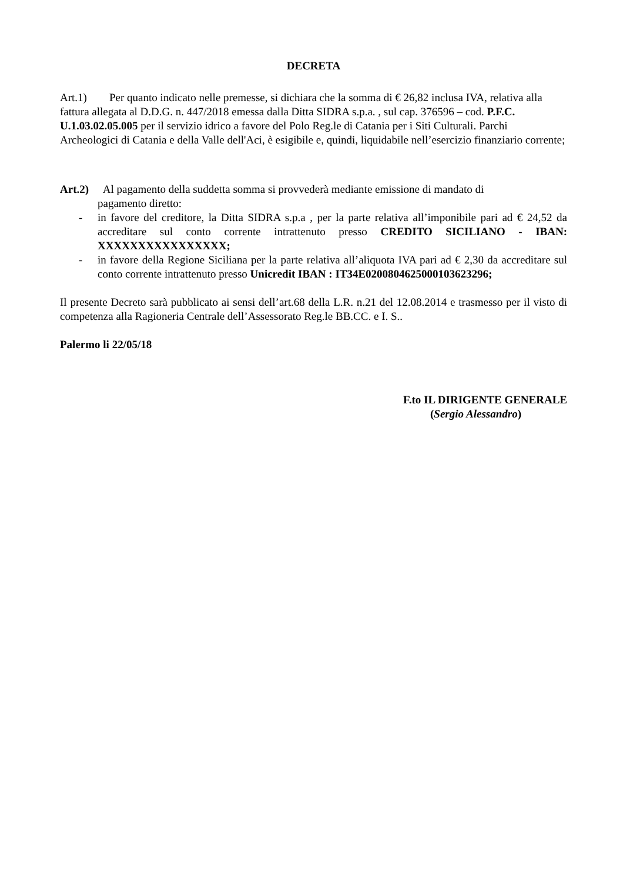DECRETA
Art.1) Per quanto indicato nelle premesse, si dichiara che la somma di € 26,82 inclusa IVA, relativa alla fattura allegata al D.D.G. n. 447/2018 emessa dalla Ditta SIDRA s.p.a. , sul cap. 376596 – cod. P.F.C. U.1.03.02.05.005 per il servizio idrico a favore del Polo Reg.le di Catania per i Siti Culturali. Parchi Archeologici di Catania e della Valle dell'Aci, è esigibile e, quindi, liquidabile nell’esercizio finanziario corrente;
Art.2) Al pagamento della suddetta somma si provvederà mediante emissione di mandato di
pagamento diretto:
- in favore del creditore, la Ditta SIDRA s.p.a , per la parte relativa all’imponibile pari ad € 24,52 da accreditare sul conto corrente intrattenuto presso CREDITO SICILIANO - IBAN: XXXXXXXXXXXXXXXX;
- in favore della Regione Siciliana per la parte relativa all’aliquota IVA pari ad € 2,30 da accreditare sul conto corrente intrattenuto presso Unicredit IBAN : IT34E0200804625000103623296;
Il presente Decreto sarà pubblicato ai sensi dell’art.68 della L.R. n.21 del 12.08.2014 e trasmesso per il visto di competenza alla Ragioneria Centrale dell’Assessorato Reg.le BB.CC. e I. S..
Palermo li 22/05/18
F.to IL DIRIGENTE GENERALE
(Sergio Alessandro)